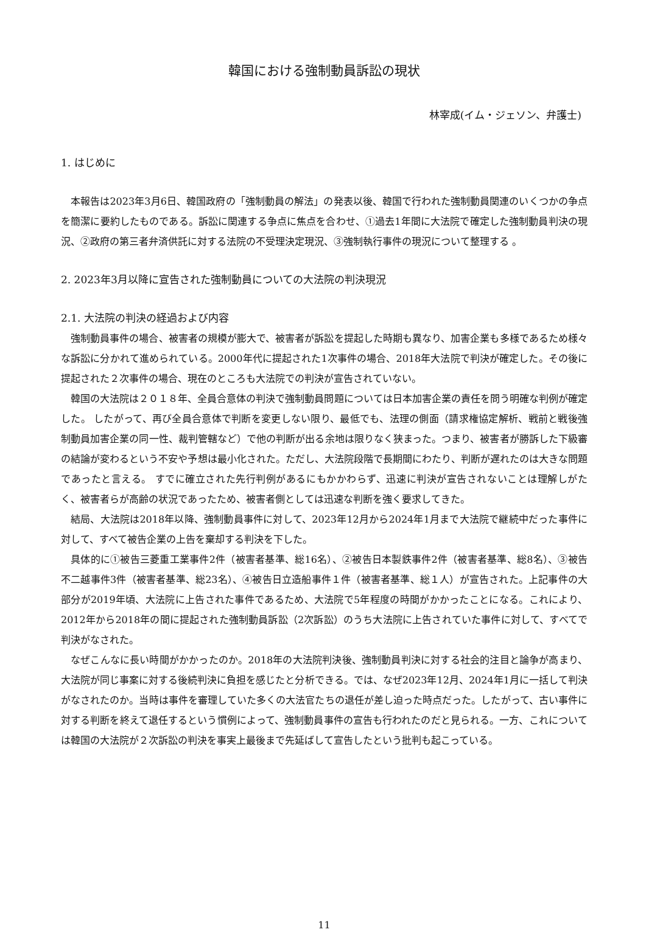韓国における強制動員訴訟の現状
林宰成(イム・ジェソン、弁護士)
1. はじめに
本報告は2023年3月6日、韓国政府の「強制動員の解法」の発表以後、韓国で行われた強制動員関連のいくつかの争点を簡潔に要約したものである。訴訟に関連する争点に焦点を合わせ、①過去1年間に大法院で確定した強制動員判決の現況、②政府の第三者弁済供託に対する法院の不受理決定現況、③強制執行事件の現況について整理する 。
2. 2023年3月以降に宣告された強制動員についての大法院の判決現況
2.1. 大法院の判決の経過および内容
強制動員事件の場合、被害者の規模が膨大で、被害者が訴訟を提起した時期も異なり、加害企業も多様であるため様々な訴訟に分かれて進められている。2000年代に提起された1次事件の場合、2018年大法院で判決が確定した。その後に提起された２次事件の場合、現在のところも大法院での判決が宣告されていない。
韓国の大法院は２０１８年、全員合意体の判決で強制動員問題については日本加害企業の責任を問う明確な判例が確定した。 したがって、再び全員合意体で判断を変更しない限り、最低でも、法理の側面（請求権協定解析、戦前と戦後強制動員加害企業の同一性、裁判管轄など）で他の判断が出る余地は限りなく狭まった。つまり、被害者が勝訴した下級審の結論が変わるという不安や予想は最小化された。ただし、大法院段階で長期間にわたり、判断が遅れたのは大きな問題であったと言える。 すでに確立された先行判例があるにもかかわらず、迅速に判決が宣告されないことは理解しがたく、被害者らが高齢の状況であったため、被害者側としては迅速な判断を強く要求してきた。
結局、大法院は2018年以降、強制動員事件に対して、2023年12月から2024年1月まで大法院で継続中だった事件に対して、すべて被告企業の上告を棄却する判決を下した。
具体的に①被告三菱重工業事件2件（被害者基準、総16名）、②被告日本製鉄事件2件（被害者基準、総8名）、③被告不二越事件3件（被害者基準、総23名）、④被告日立造船事件１件（被害者基準、総１人）が宣告された。上記事件の大部分が2019年頃、大法院に上告された事件であるため、大法院で5年程度の時間がかかったことになる。これにより、2012年から2018年の間に提起された強制動員訴訟（2次訴訟）のうち大法院に上告されていた事件に対して、すべてで判決がなされた。
なぜこんなに長い時間がかかったのか。2018年の大法院判決後、強制動員判決に対する社会的注目と論争が高まり、大法院が同じ事案に対する後続判決に負担を感じたと分析できる。では、なぜ2023年12月、2024年1月に一括して判決がなされたのか。当時は事件を審理していた多くの大法官たちの退任が差し迫った時点だった。したがって、古い事件に対する判断を終えて退任するという慣例によって、強制動員事件の宣告も行われたのだと見られる。一方、これについては韓国の大法院が２次訴訟の判決を事実上最後まで先延ばして宣告したという批判も起こっている。
11